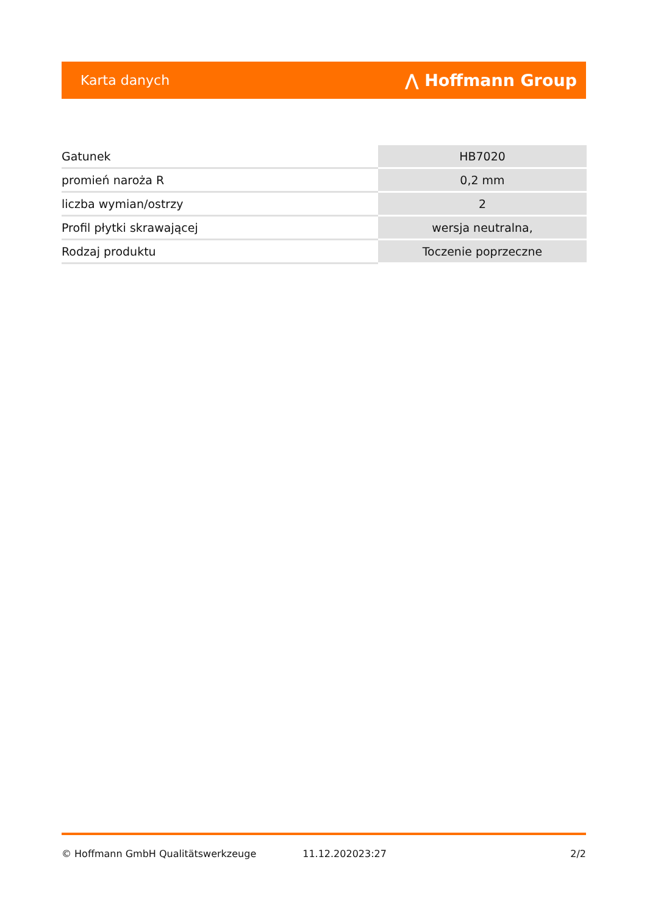Karta danych ⋀ Hoffmann Group
| Gatunek | HB7020 |
| promień naroża R | 0,2 mm |
| liczba wymian/ostrzy | 2 |
| Profil płytki skrawającej | wersja neutralna, |
| Rodzaj produktu | Toczenie poprzeczne |
© Hoffmann GmbH Qualitätswerkzeuge 11.12.202023:27 2/2